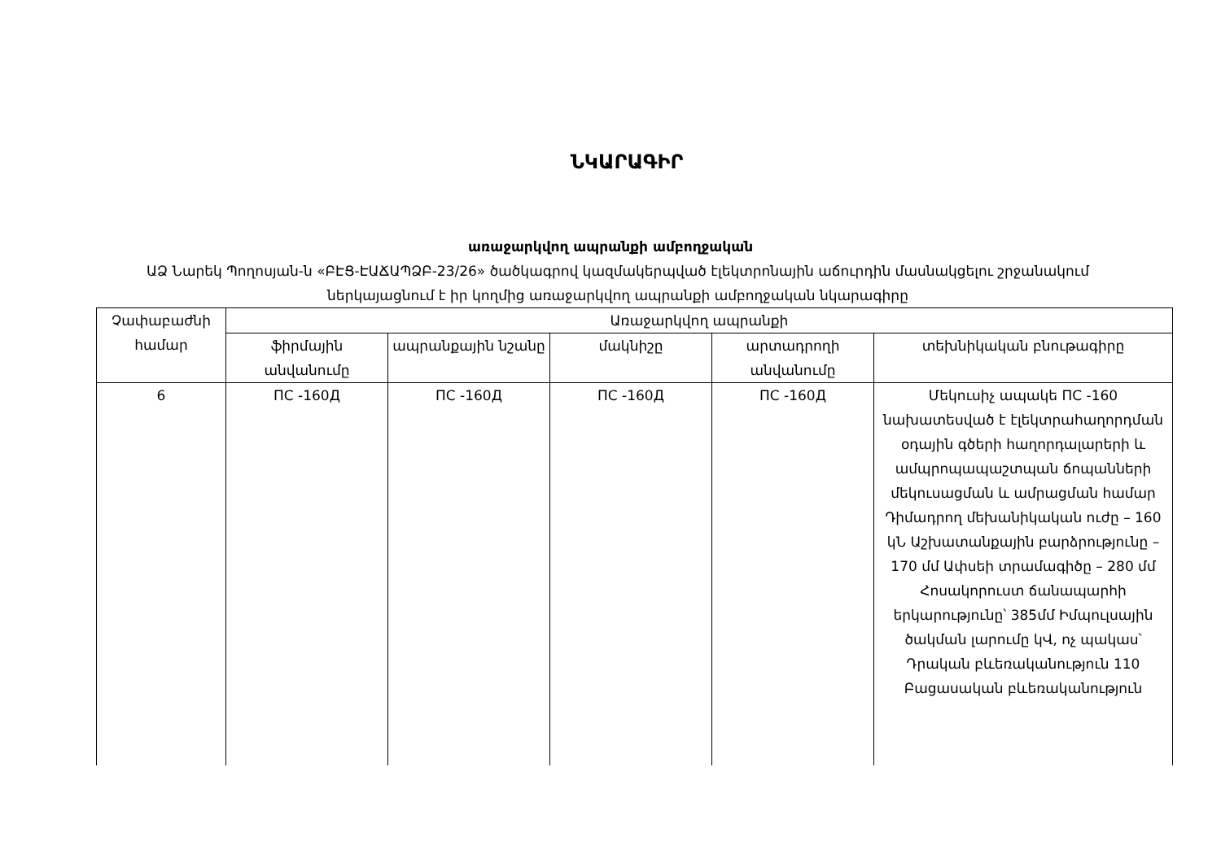ՆԿԱՐԱԳԻՐ
առաջարկվող ապրանքի ամբողջական
ԱՁ Նարեկ Պողոսյան-ն «ԲԷՑ-ԷԱՃԱՊՁԲ-23/26» ծածկագրով կազմակերպված էլեկտրոնային աճուրդին մասնակցելու շրջանակում ներկայացնում է իր կողմից առաջարկվող ապրանքի ամբողջական նկարագիրը
| Չափաբաժնի համար | Առաջարկվող ապրանքի | | | | |
| --- | --- | --- | --- | --- | --- |
| | ֆիրմային անվանումը | ապրանքային նշանը | մակնիշը | արտադրողի անվանումը | տեխնիկական բնութագիրը |
| 6 | ПС -160Д | ПС -160Д | ПС -160Д | ПС -160Д | Մեկուսիչ ապակե ПС -160 նախատեսված է էլեկտրահաղորդման օդային գծերի հաղորդալարերի և ամպրոպապաշտպան ճոպանների մեկուսացման և ամրացման համար Դիմադրող մեխանիկական ուժը – 160 կՆ Աշխատանքային բարձրությունը – 170 մմ Ափսեի տրամագիծը – 280 մմ Հոսակորուստ ճանապարհի երկարությունը՝ 385մմ Իմպուլսային ծակման լարումը կՎ, ոչ պակաս՝ Դրական բևեռականություն 110 Բացասական բևեռականություն |